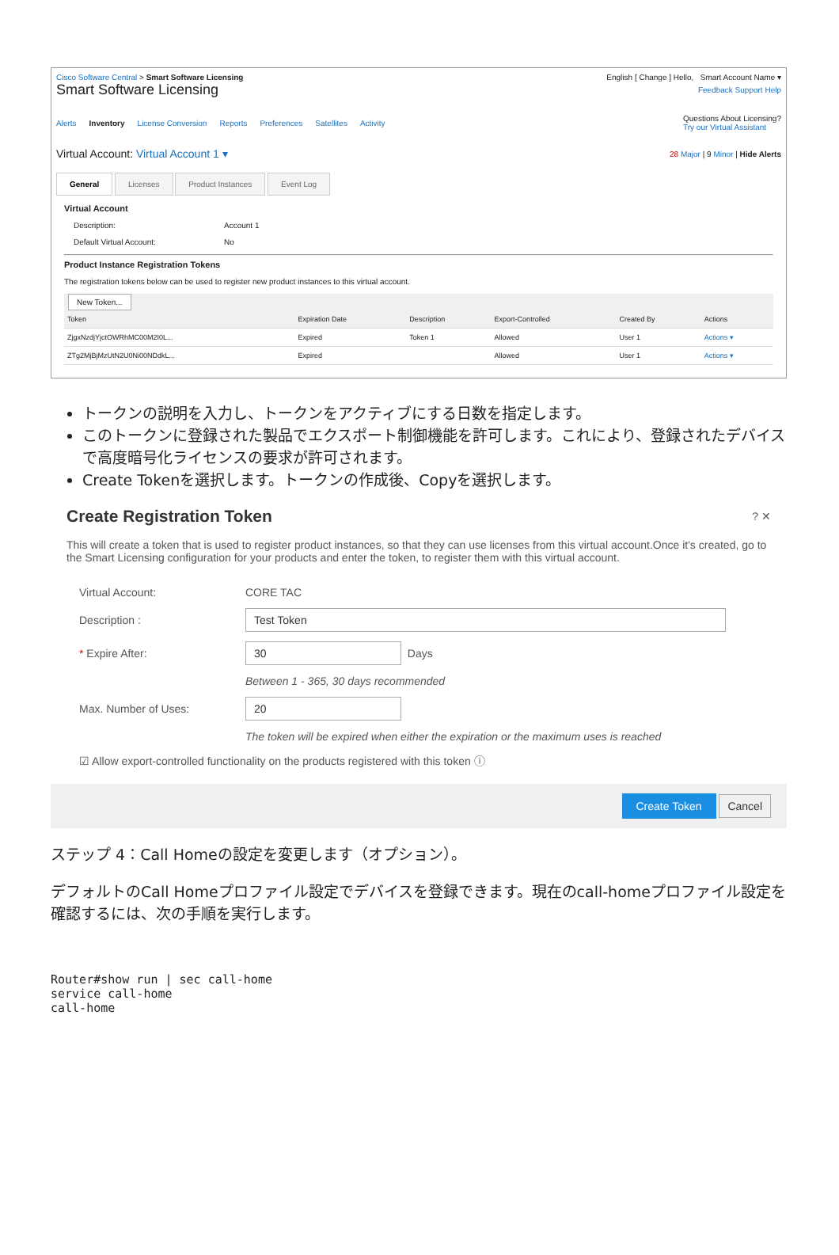Cisco Software Central > Smart Software Licensing English [ Change ] Hello, Smart Account Name ▾
Smart Software Licensing Feedback Support Help
Alerts Inventory License Conversion Reports Preferences Satellites Activity
Questions About Licensing?
Try our Virtual Assistant
Virtual Account: Virtual Account 1 ▾ 28 Major | 9 Minor | Hide Alerts
General Licenses Product Instances Event Log
Virtual Account
Description: Account 1 Default Virtual Account: No
Product Instance Registration Tokens
The registration tokens below can be used to register new product instances to this virtual account.
New Token...
| Token | Expiration Date | Description | Export-Controlled | Created By | Actions |
| --- | --- | --- | --- | --- | --- |
| ZjgxNzdjYjctOWRhMC00M2I0L... | Expired | Token 1 | Allowed | User 1 | Actions ▾ |
| ZTg2MjBjMzUtN2U0Ni00NDdkL... | Expired | | Allowed | User 1 | Actions ▾ |
トークンの説明を入力し、トークンをアクティブにする日数を指定します。
このトークンに登録された製品でエクスポート制御機能を許可します。これにより、登録されたデバイスで高度暗号化ライセンスの要求が許可されます。
Create Tokenを選択します。トークンの作成後、Copyを選択します。
Create Registration Token? ✕
This will create a token that is used to register product instances, so that they can use licenses from this virtual account.Once it's created, go to the Smart Licensing configuration for your products and enter the token, to register them with this virtual account.
Virtual Account: CORE TAC
Description : Test Token
* Expire After: 30 Days
Between 1 - 365, 30 days recommended
Max. Number of Uses: 20
The token will be expired when either the expiration or the maximum uses is reached
☑ Allow export-controlled functionality on the products registered with this token ⓘ
Create Token Cancel
ステップ 4：Call Homeの設定を変更します（オプション）。
デフォルトのCall Homeプロファイル設定でデバイスを登録できます。現在のcall-homeプロファイル設定を確認するには、次の手順を実行します。
Router#show run | sec call-home
service call-home
call-home